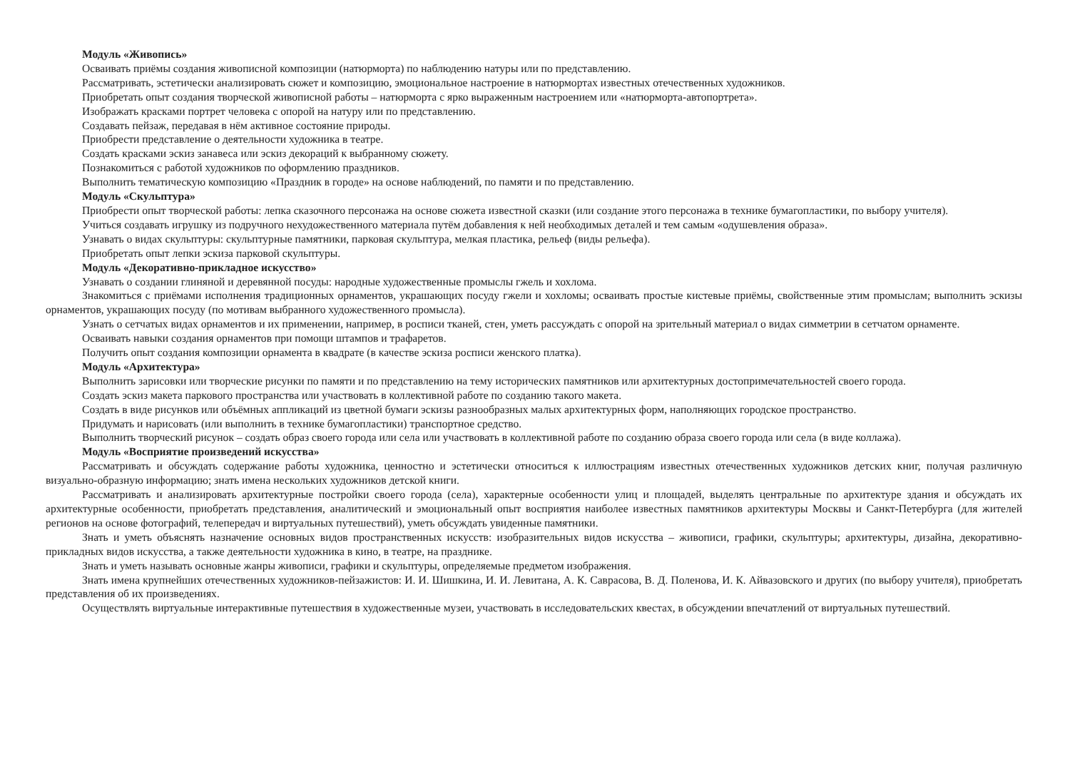Модуль «Живопись»
Осваивать приёмы создания живописной композиции (натюрморта) по наблюдению натуры или по представлению.
Рассматривать, эстетически анализировать сюжет и композицию, эмоциональное настроение в натюрмортах известных отечественных художников.
Приобретать опыт создания творческой живописной работы – натюрморта с ярко выраженным настроением или «натюрморта-автопортрета».
Изображать красками портрет человека с опорой на натуру или по представлению.
Создавать пейзаж, передавая в нём активное состояние природы.
Приобрести представление о деятельности художника в театре.
Создать красками эскиз занавеса или эскиз декораций к выбранному сюжету.
Познакомиться с работой художников по оформлению праздников.
Выполнить тематическую композицию «Праздник в городе» на основе наблюдений, по памяти и по представлению.
Модуль «Скульптура»
Приобрести опыт творческой работы: лепка сказочного персонажа на основе сюжета известной сказки (или создание этого персонажа в технике бумагопластики, по выбору учителя).
Учиться создавать игрушку из подручного нехудожественного материала путём добавления к ней необходимых деталей и тем самым «одушевления образа».
Узнавать о видах скульптуры: скульптурные памятники, парковая скульптура, мелкая пластика, рельеф (виды рельефа).
Приобретать опыт лепки эскиза парковой скульптуры.
Модуль «Декоративно-прикладное искусство»
Узнавать о создании глиняной и деревянной посуды: народные художественные промыслы гжель и хохлома.
Знакомиться с приёмами исполнения традиционных орнаментов, украшающих посуду гжели и хохломы; осваивать простые кистевые приёмы, свойственные этим промыслам; выполнить эскизы орнаментов, украшающих посуду (по мотивам выбранного художественного промысла).
Узнать о сетчатых видах орнаментов и их применении, например, в росписи тканей, стен, уметь рассуждать с опорой на зрительный материал о видах симметрии в сетчатом орнаменте.
Осваивать навыки создания орнаментов при помощи штампов и трафаретов.
Получить опыт создания композиции орнамента в квадрате (в качестве эскиза росписи женского платка).
Модуль «Архитектура»
Выполнить зарисовки или творческие рисунки по памяти и по представлению на тему исторических памятников или архитектурных достопримечательностей своего города.
Создать эскиз макета паркового пространства или участвовать в коллективной работе по созданию такого макета.
Создать в виде рисунков или объёмных аппликаций из цветной бумаги эскизы разнообразных малых архитектурных форм, наполняющих городское пространство.
Придумать и нарисовать (или выполнить в технике бумагопластики) транспортное средство.
Выполнить творческий рисунок – создать образ своего города или села или участвовать в коллективной работе по созданию образа своего города или села (в виде коллажа).
Модуль «Восприятие произведений искусства»
Рассматривать и обсуждать содержание работы художника, ценностно и эстетически относиться к иллюстрациям известных отечественных художников детских книг, получая различную визуально-образную информацию; знать имена нескольких художников детской книги.
Рассматривать и анализировать архитектурные постройки своего города (села), характерные особенности улиц и площадей, выделять центральные по архитектуре здания и обсуждать их архитектурные особенности, приобретать представления, аналитический и эмоциональный опыт восприятия наиболее известных памятников архитектуры Москвы и Санкт-Петербурга (для жителей регионов на основе фотографий, телепередач и виртуальных путешествий), уметь обсуждать увиденные памятники.
Знать и уметь объяснять назначение основных видов пространственных искусств: изобразительных видов искусства – живописи, графики, скульптуры; архитектуры, дизайна, декоративно-прикладных видов искусства, а также деятельности художника в кино, в театре, на празднике.
Знать и уметь называть основные жанры живописи, графики и скульптуры, определяемые предметом изображения.
Знать имена крупнейших отечественных художников-пейзажистов: И. И. Шишкина, И. И. Левитана, А. К. Саврасова, В. Д. Поленова, И. К. Айвазовского и других (по выбору учителя), приобретать представления об их произведениях.
Осуществлять виртуальные интерактивные путешествия в художественные музеи, участвовать в исследовательских квестах, в обсуждении впечатлений от виртуальных путешествий.